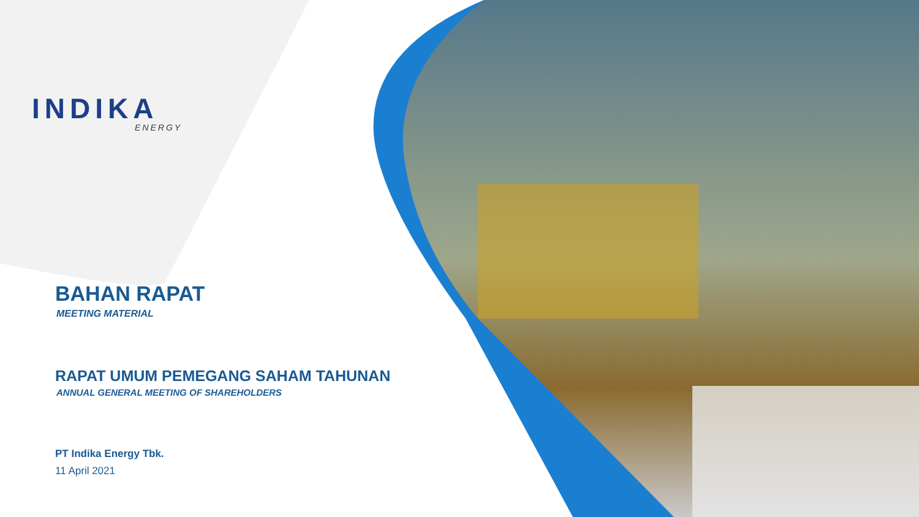INDIKA
ENERGY
BAHAN RAPAT
MEETING MATERIAL
RAPAT UMUM PEMEGANG SAHAM TAHUNAN
ANNUAL GENERAL MEETING OF SHAREHOLDERS
PT Indika Energy Tbk.
11 April 2021